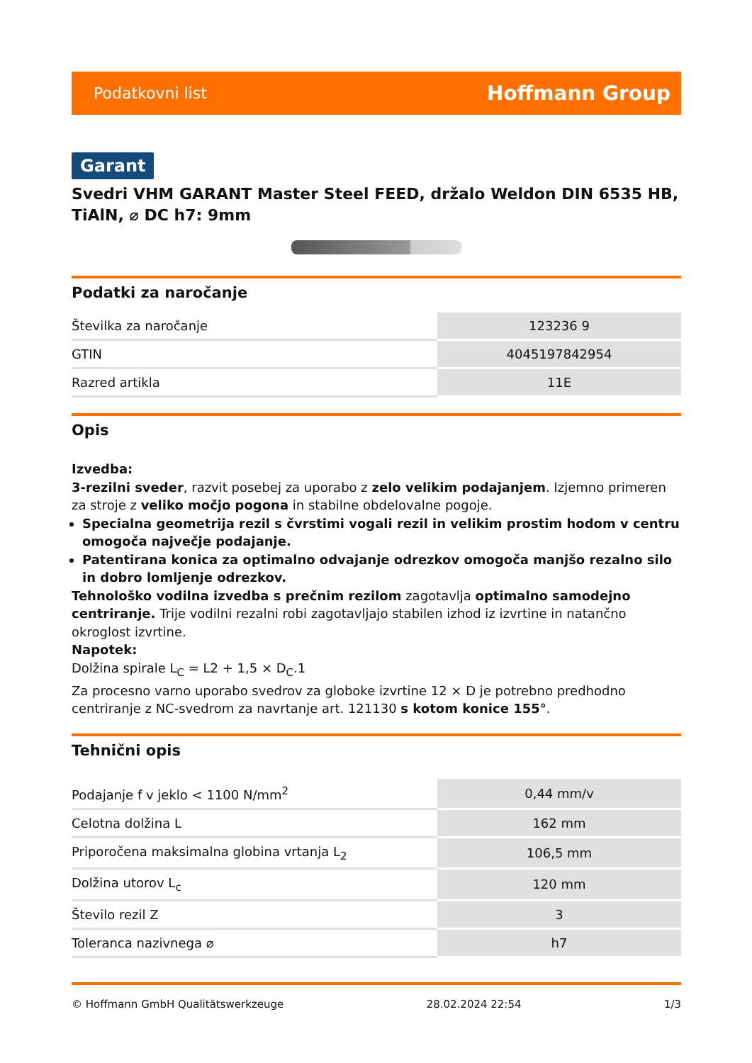Podatkovni list Hoffmann Group
Garant
Svedri VHM GARANT Master Steel FEED, držalo Weldon DIN 6535 HB, TiAlN, ⌀ DC h7: 9mm
Podatki za naročanje
| Številka za naročanje | 123236 9 |
| GTIN | 4045197842954 |
| Razred artikla | 11E |
Opis
Izvedba:
3-rezilni sveder, razvit posebej za uporabo z zelo velikim podajanjem. Izjemno primeren za stroje z veliko močjo pogona in stabilne obdelovalne pogoje.
Specialna geometrija rezil s čvrstimi vogali rezil in velikim prostim hodom v centru omogoča največje podajanje.
Patentirana konica za optimalno odvajanje odrezkov omogoča manjšo rezalno silo in dobro lomljenje odrezkov.
Tehnološko vodilna izvedba s prečnim rezilom zagotavlja optimalno samodejno centriranje. Trije vodilni rezalni robi zagotavljajo stabilen izhod iz izvrtine in natančno okroglost izvrtine.
Napotek:
Dolžina spirale L<sub>C</sub> = L2 + 1,5 × D<sub>C</sub>.1
Za procesno varno uporabo svedrov za globoke izvrtine 12 × D je potrebno predhodno centriranje z NC-svedrom za navrtanje art. 121130 s kotom konice 155°.
Tehnični opis
| Podajanje f v jeklo < 1100 N/mm<sup>2</sup> | 0,44 mm/v |
| Celotna dolžina L | 162 mm |
| Priporočena maksimalna globina vrtanja L<sub>2</sub> | 106,5 mm |
| Dolžina utorov L<sub>c</sub> | 120 mm |
| Število rezil Z | 3 |
| Toleranca nazivnega ⌀ | h7 |
© Hoffmann GmbH Qualitätswerkzeuge 28.02.2024 22:54 1/3